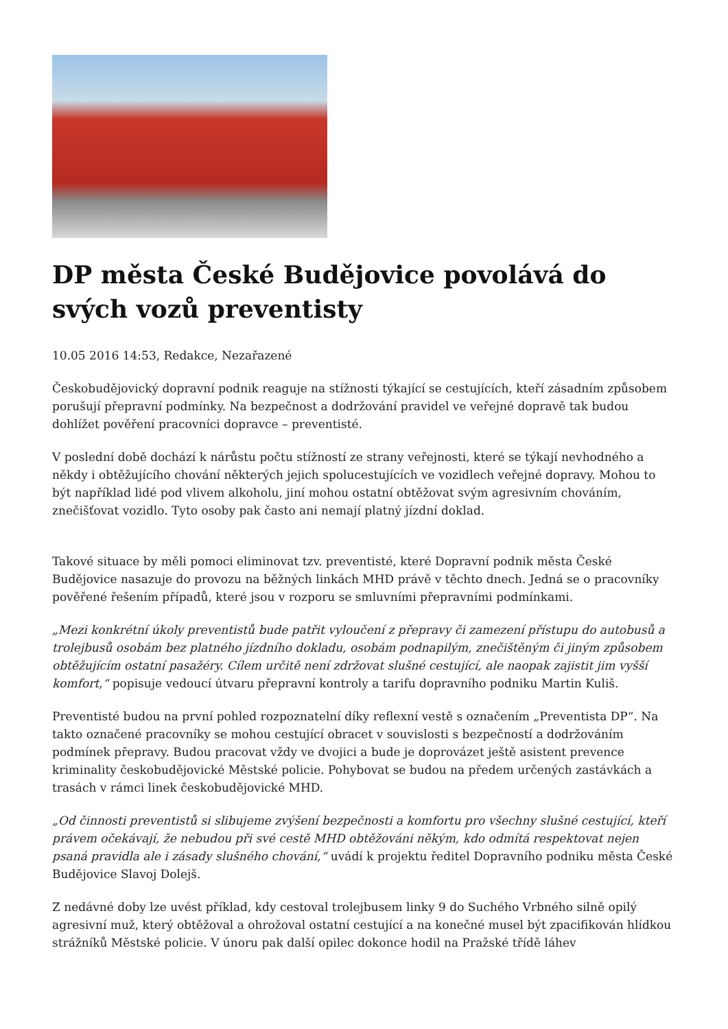DP města České Budějovice povolává do svých vozů preventisty
10.05 2016 14:53, Redakce, Nezařazené
Českobudějovický dopravní podnik reaguje na stížnosti týkající se cestujících, kteří zásadním způsobem porušují přepravní podmínky. Na bezpečnost a dodržování pravidel ve veřejné dopravě tak budou dohlížet pověření pracovníci dopravce – preventisté.
V poslední době dochází k nárůstu počtu stížností ze strany veřejnosti, které se týkají nevhodného a někdy i obtěžujícího chování některých jejich spolucestujících ve vozidlech veřejné dopravy. Mohou to být například lidé pod vlivem alkoholu, jiní mohou ostatní obtěžovat svým agresivním chováním, znečišťovat vozidlo. Tyto osoby pak často ani nemají platný jízdní doklad.
Takové situace by měli pomoci eliminovat tzv. preventisté, které Dopravní podnik města České Budějovice nasazuje do provozu na běžných linkách MHD právě v těchto dnech. Jedná se o pracovníky pověřené řešením případů, které jsou v rozporu se smluvními přepravními podmínkami.
„Mezi konkrétní úkoly preventistů bude patřit vyloučení z přepravy či zamezení přístupu do autobusů a trolejbusů osobám bez platného jízdního dokladu, osobám podnapilým, znečištěným či jiným způsobem obtěžujícím ostatní pasažéry. Cílem určitě není zdržovat slušné cestující, ale naopak zajistit jim vyšší komfort,“ popisuje vedoucí útvaru přepravní kontroly a tarifu dopravního podniku Martin Kuliš.
Preventisté budou na první pohled rozpoznatelní díky reflexní vestě s označením „Preventista DP“. Na takto označené pracovníky se mohou cestující obracet v souvislosti s bezpečností a dodržováním podmínek přepravy. Budou pracovat vždy ve dvojici a bude je doprovázet ještě asistent prevence kriminality českobudějovické Městské policie. Pohybovat se budou na předem určených zastávkách a trasách v rámci linek českobudějovické MHD.
„Od činnosti preventistů si slibujeme zvýšení bezpečnosti a komfortu pro všechny slušné cestující, kteří právem očekávají, že nebudou při své cestě MHD obtěžováni někým, kdo odmítá respektovat nejen psaná pravidla ale i zásady slušného chování,“ uvádí k projektu ředitel Dopravního podniku města České Budějovice Slavoj Dolejš.
Z nedávné doby lze uvést příklad, kdy cestoval trolejbusem linky 9 do Suchého Vrbného silně opilý agresivní muž, který obtěžoval a ohrožoval ostatní cestující a na konečné musel být zpacifikován hlídkou strážníků Městské policie. V únoru pak další opilec dokonce hodil na Pražské třídě láhev